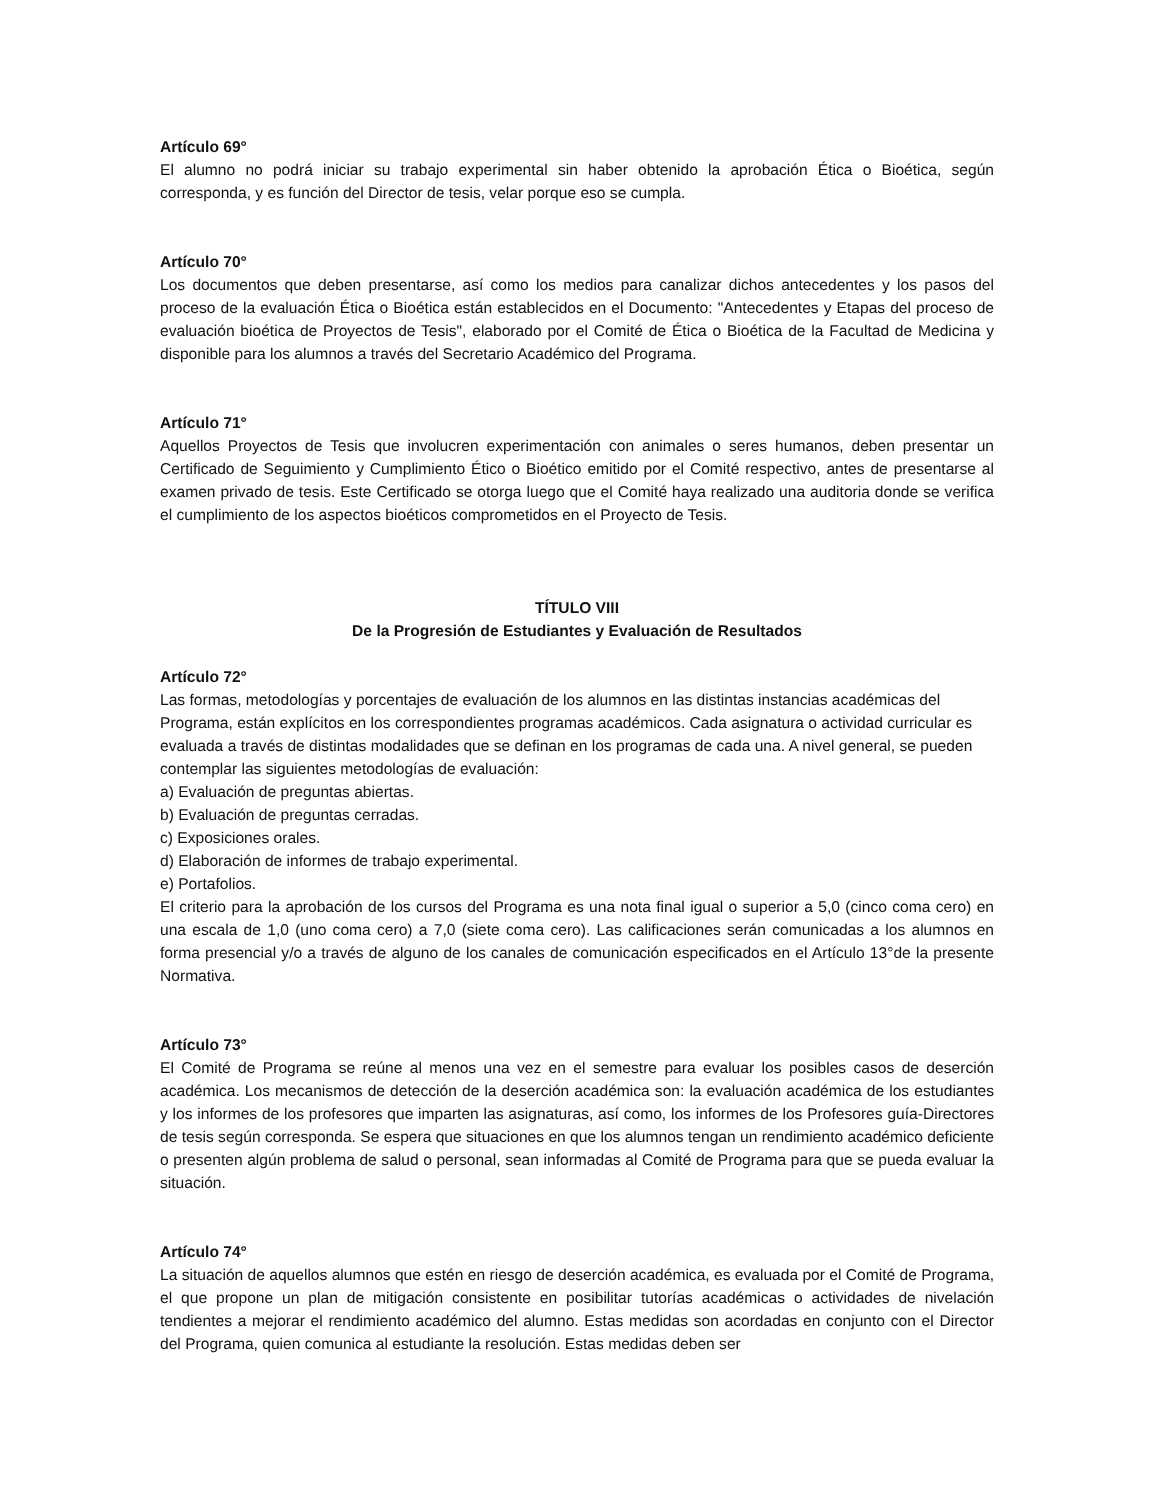Artículo 69°
El alumno no podrá iniciar su trabajo experimental sin haber obtenido la aprobación Ética o Bioética, según corresponda, y es función del Director de tesis, velar porque eso se cumpla.
Artículo 70°
Los documentos que deben presentarse, así como los medios para canalizar dichos antecedentes y los pasos del proceso de la evaluación Ética o Bioética están establecidos en el Documento: "Antecedentes y Etapas del proceso de evaluación bioética de Proyectos de Tesis", elaborado por el Comité de Ética o Bioética de la Facultad de Medicina y disponible para los alumnos a través del Secretario Académico del Programa.
Artículo 71°
Aquellos Proyectos de Tesis que involucren experimentación con animales o seres humanos, deben presentar un Certificado de Seguimiento y Cumplimiento Ético o Bioético emitido por el Comité respectivo, antes de presentarse al examen privado de tesis. Este Certificado se otorga luego que el Comité haya realizado una auditoria donde se verifica el cumplimiento de los aspectos bioéticos comprometidos en el Proyecto de Tesis.
TÍTULO VIII
De la Progresión de Estudiantes y Evaluación de Resultados
Artículo 72°
Las formas, metodologías y porcentajes de evaluación de los alumnos en las distintas instancias académicas del Programa, están explícitos en los correspondientes programas académicos. Cada asignatura o actividad curricular es evaluada a través de distintas modalidades que se definan en los programas de cada una. A nivel general, se pueden contemplar las siguientes metodologías de evaluación:
a) Evaluación de preguntas abiertas.
b) Evaluación de preguntas cerradas.
c) Exposiciones orales.
d) Elaboración de informes de trabajo experimental.
e) Portafolios.
El criterio para la aprobación de los cursos del Programa es una nota final igual o superior a 5,0 (cinco coma cero) en una escala de 1,0 (uno coma cero) a 7,0 (siete coma cero). Las calificaciones serán comunicadas a los alumnos en forma presencial y/o a través de alguno de los canales de comunicación especificados en el Artículo 13°de la presente Normativa.
Artículo 73°
El Comité de Programa se reúne al menos una vez en el semestre para evaluar los posibles casos de deserción académica. Los mecanismos de detección de la deserción académica son: la evaluación académica de los estudiantes y los informes de los profesores que imparten las asignaturas, así como, los informes de los Profesores guía-Directores de tesis según corresponda. Se espera que situaciones en que los alumnos tengan un rendimiento académico deficiente o presenten algún problema de salud o personal, sean informadas al Comité de Programa para que se pueda evaluar la situación.
Artículo 74°
La situación de aquellos alumnos que estén en riesgo de deserción académica, es evaluada por el Comité de Programa, el que propone un plan de mitigación consistente en posibilitar tutorías académicas o actividades de nivelación tendientes a mejorar el rendimiento académico del alumno. Estas medidas son acordadas en conjunto con el Director del Programa, quien comunica al estudiante la resolución. Estas medidas deben ser